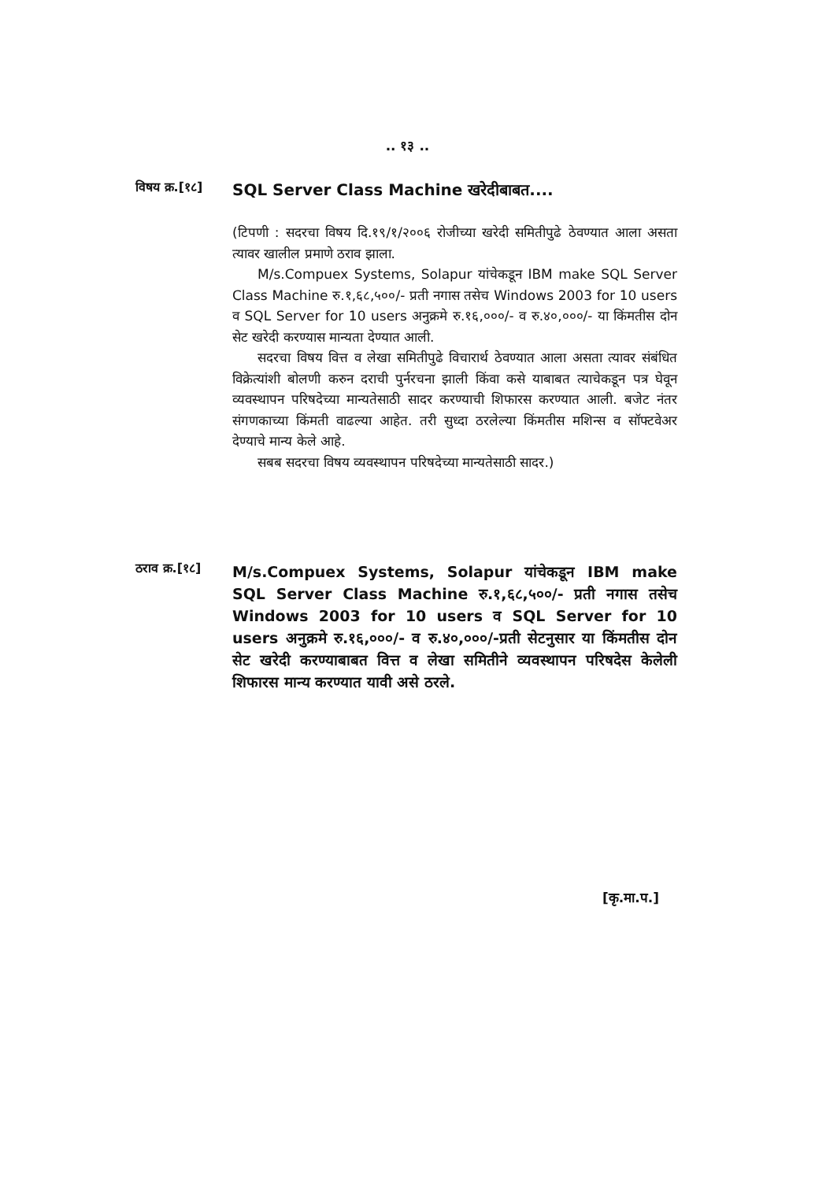.. १३ ..
विषय क्र.[१८]
SQL Server Class Machine खरेदीबाबत....
(टिपणी : सदरचा विषय दि.१९/१/२००६ रोजीच्या खरेदी समितीपुढे ठेवण्यात आला असता त्यावर खालील प्रमाणे ठराव झाला.
M/s.Compuex Systems, Solapur यांचेकडून IBM make SQL Server Class Machine रु.१,६८,५००/- प्रती नगास तसेच Windows 2003 for 10 users व SQL Server for 10 users अनुक्रमे रु.१६,०००/- व रु.४०,०००/- या किंमतीस दोन सेट खरेदी करण्यास मान्यता देण्यात आली.
सदरचा विषय वित्त व लेखा समितीपुढे विचारार्थ ठेवण्यात आला असता त्यावर संबंधित विक्रेत्यांशी बोलणी करुन दराची पुर्नरचना झाली किंवा कसे याबाबत त्याचेकडून पत्र घेवून व्यवस्थापन परिषदेच्या मान्यतेसाठी सादर करण्याची शिफारस करण्यात आली. बजेट नंतर संगणकाच्या किंमती वाढल्या आहेत. तरी सुध्दा ठरलेल्या किंमतीस मशिन्स व सॉफ्टवेअर देण्याचे मान्य केले आहे.
सबब सदरचा विषय व्यवस्थापन परिषदेच्या मान्यतेसाठी सादर.)
ठराव क्र.[१८]
M/s.Compuex Systems, Solapur यांचेकडून IBM make SQL Server Class Machine रु.१,६८,५००/- प्रती नगास तसेच Windows 2003 for 10 users व SQL Server for 10 users अनुक्रमे रु.१६,०००/- व रु.४०,०००/-प्रती सेटनुसार या किंमतीस दोन सेट खरेदी करण्याबाबत वित्त व लेखा समितीने व्यवस्थापन परिषदेस केलेली शिफारस मान्य करण्यात यावी असे ठरले.
[कृ.मा.प.]